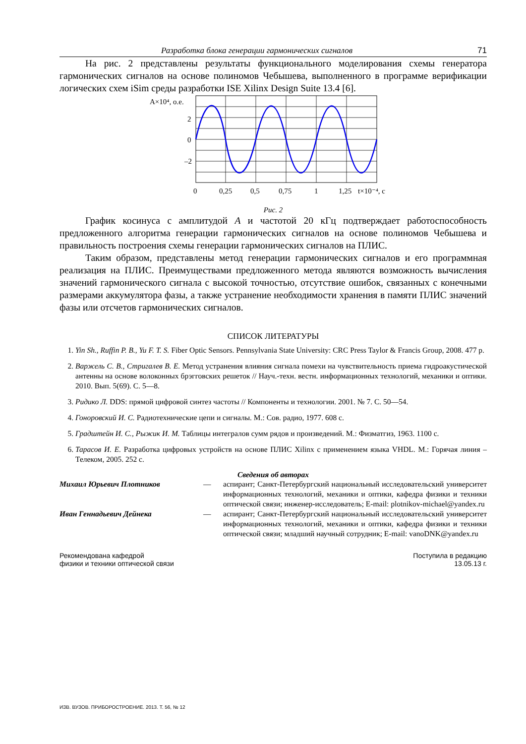Разработка блока генерации гармонических сигналов 71
На рис. 2 представлены результаты функционального моделирования схемы генератора гармонических сигналов на основе полиномов Чебышева, выполненного в программе верификации логических схем iSim среды разработки ISE Xilinx Design Suite 13.4 [6].
A×10⁴, о.е.
2
0
–2
0
0,25
0,5
0,75
1
1,25
t×10⁻⁴, с
Рис. 2
График косинуса с амплитудой A и частотой 20 кГц подтверждает работоспособность предложенного алгоритма генерации гармонических сигналов на основе полиномов Чебышева и правильность построения схемы генерации гармонических сигналов на ПЛИС.
Таким образом, представлены метод генерации гармонических сигналов и его программная реализация на ПЛИС. Преимуществами предложенного метода являются возможность вычисления значений гармонического сигнала с высокой точностью, отсутствие ошибок, связанных с конечными размерами аккумулятора фазы, а также устранение необходимости хранения в памяти ПЛИС значений фазы или отсчетов гармонических сигналов.
СПИСОК ЛИТЕРАТУРЫ
1. Yin Sh., Ruffin P. B., Yu F. T. S. Fiber Optic Sensors. Pennsylvania State University: CRC Press Taylor & Francis Group, 2008. 477 p.
2. Варжель С. В., Стригалев В. Е. Метод устранения влияния сигнала помехи на чувствительность приема гидроакустической антенны на основе волоконных брэгговских решеток // Науч.-техн. вестн. информационных технологий, механики и оптики. 2010. Вып. 5(69). С. 5—8.
3. Ридико Л. DDS: прямой цифровой синтез частоты // Компоненты и технологии. 2001. № 7. С. 50—54.
4. Гоноровский И. С. Радиотехнические цепи и сигналы. М.: Сов. радио, 1977. 608 с.
5. Градштейн И. С., Рыжик И. М. Таблицы интегралов сумм рядов и произведений. М.: Физматгиз, 1963. 1100 с.
6. Тарасов И. Е. Разработка цифровых устройств на основе ПЛИС Xilinx с применением языка VHDL. М.: Горячая линия – Телеком, 2005. 252 с.
Сведения об авторах
Михаил Юрьевич Плотников —
аспирант; Санкт-Петербургский национальный исследовательский университет информационных технологий, механики и оптики, кафедра физики и техники оптической связи; инженер-исследователь; E-mail: plotnikov-michael@yandex.ru
Иван Геннадьевич Дейнека —
аспирант; Санкт-Петербургский национальный исследовательский университет информационных технологий, механики и оптики, кафедра физики и техники оптической связи; младший научный сотрудник; E-mail: vanoDNK@yandex.ru
Рекомендована кафедрой
физики и техники оптической связи
Поступила в редакцию
13.05.13 г.
ИЗВ. ВУЗОВ. ПРИБОРОСТРОЕНИЕ. 2013. Т. 56, № 12